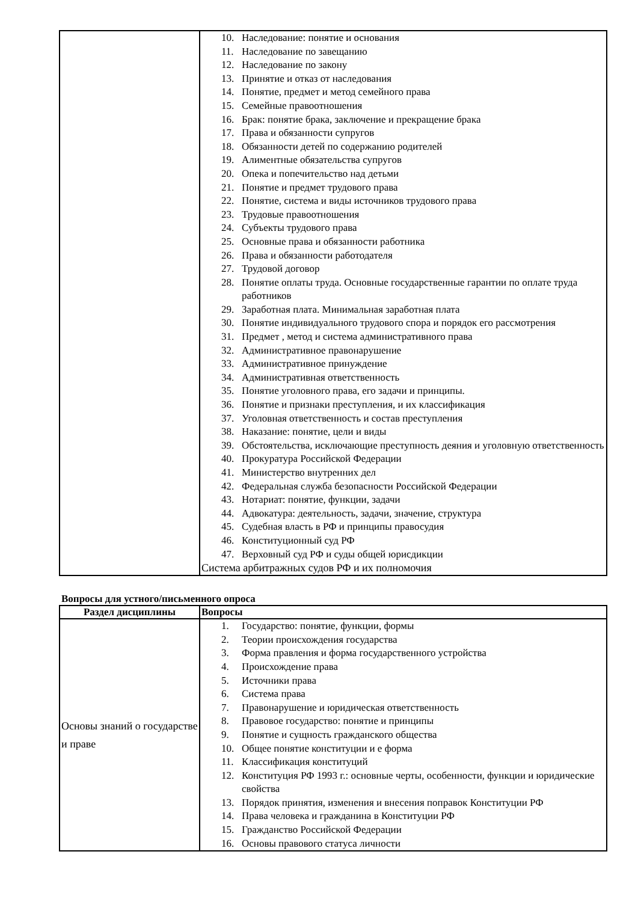| | 10. Наследование: понятие и основания 11. Наследование по завещанию 12. Наследование по закону 13. Принятие и отказ от наследования 14. Понятие, предмет и метод семейного права 15. Семейные правоотношения 16. Брак: понятие брака, заключение и прекращение брака 17. Права и обязанности супругов 18. Обязанности детей по содержанию родителей 19. Алиментные обязательства супругов 20. Опека и попечительство над детьми 21. Понятие и предмет трудового права 22. Понятие, система и виды источников трудового права 23. Трудовые правоотношения 24. Субъекты трудового права 25. Основные права и обязанности работника 26. Права и обязанности работодателя 27. Трудовой договор 28. Понятие оплаты труда. Основные государственные гарантии по оплате труда работников 29. Заработная плата. Минимальная заработная плата 30. Понятие индивидуального трудового спора и порядок его рассмотрения 31. Предмет , метод и система административного права 32. Административное правонарушение 33. Административное принуждение 34. Административная ответственность 35. Понятие уголовного права, его задачи и принципы. 36. Понятие и признаки преступления, и их классификация 37. Уголовная ответственность и состав преступления 38. Наказание: понятие, цели и виды 39. Обстоятельства, исключающие преступность деяния и уголовную ответственность 40. Прокуратура Российской Федерации 41. Министерство внутренних дел 42. Федеральная служба безопасности Российской Федерации 43. Нотариат: понятие, функции, задачи 44. Адвокатура: деятельность, задачи, значение, структура 45. Судебная власть в РФ и принципы правосудия 46. Конституционный суд РФ 47. Верховный суд РФ и суды общей юрисдикции Система арбитражных судов РФ и их полномочия |
Вопросы для устного/письменного опроса
| Раздел дисциплины | Вопросы |
| --- | --- |
| Основы знаний о государстве и праве | 1. Государство: понятие, функции, формы 2. Теории происхождения государства 3. Форма правления и форма государственного устройства 4. Происхождение права 5. Источники права 6. Система права 7. Правонарушение и юридическая ответственность 8. Правовое государство: понятие и принципы 9. Понятие и сущность гражданского общества 10. Общее понятие конституции и е форма 11. Классификация конституций 12. Конституция РФ 1993 г.: основные черты, особенности, функции и юридические свойства 13. Порядок принятия, изменения и внесения поправок Конституции РФ 14. Права человека и гражданина в Конституции РФ 15. Гражданство Российской Федерации 16. Основы правового статуса личности |